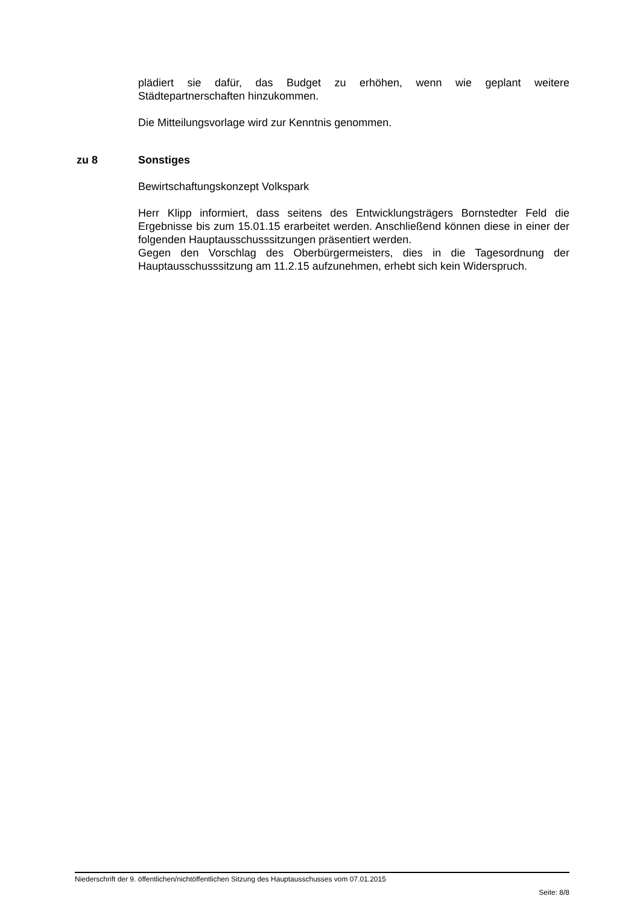plädiert sie dafür, das Budget zu erhöhen, wenn wie geplant weitere Städtepartnerschaften hinzukommen.
Die Mitteilungsvorlage wird zur Kenntnis genommen.
zu 8 Sonstiges
Bewirtschaftungskonzept Volkspark
Herr Klipp informiert, dass seitens des Entwicklungsträgers Bornstedter Feld die Ergebnisse bis zum 15.01.15 erarbeitet werden. Anschließend können diese in einer der folgenden Hauptausschusssitzungen präsentiert werden.
Gegen den Vorschlag des Oberbürgermeisters, dies in die Tagesordnung der Hauptausschusssitzung am 11.2.15 aufzunehmen, erhebt sich kein Widerspruch.
Niederschrift der 9. öffentlichen/nichtöffentlichen Sitzung des Hauptausschusses vom 07.01.2015
Seite: 8/8